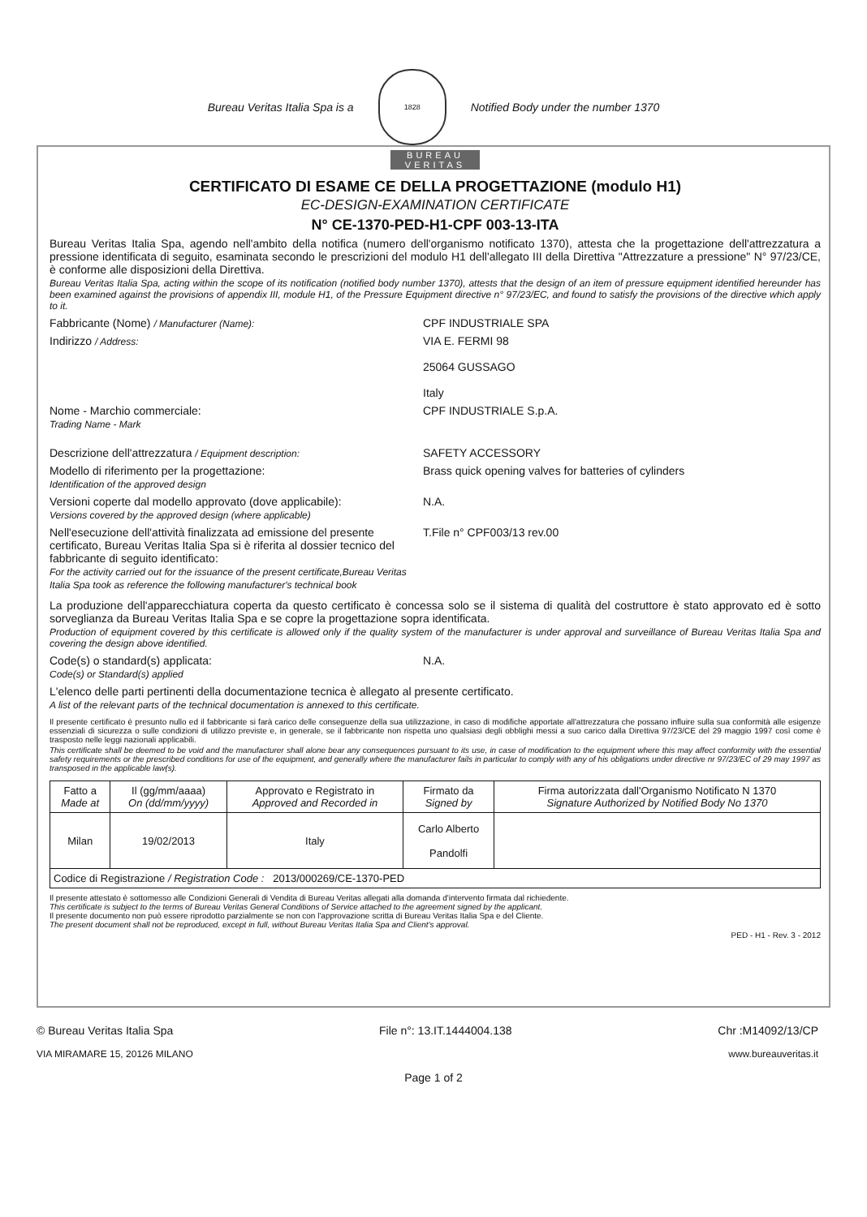Bureau Veritas Italia Spa is a
1828
Notified Body under the number 1370
BUREAU
VERITAS
CERTIFICATO DI ESAME CE DELLA PROGETTAZIONE (modulo H1)
EC-DESIGN-EXAMINATION CERTIFICATE
N° CE-1370-PED-H1-CPF 003-13-ITA
Bureau Veritas Italia Spa, agendo nell'ambito della notifica (numero dell'organismo notificato 1370), attesta che la progettazione dell'attrezzatura a pressione identificata di seguito, esaminata secondo le prescrizioni del modulo H1 dell'allegato III della Direttiva "Attrezzature a pressione" N° 97/23/CE, è conforme alle disposizioni della Direttiva.
Bureau Veritas Italia Spa, acting within the scope of its notification (notified body number 1370), attests that the design of an item of pressure equipment identified hereunder has been examined against the provisions of appendix III, module H1, of the Pressure Equipment directive n° 97/23/EC, and found to satisfy the provisions of the directive which apply to it.
Fabbricante (Nome) / Manufacturer (Name):
CPF INDUSTRIALE SPA
Indirizzo / Address:
VIA E. FERMI 98
25064 GUSSAGO
Italy
Nome - Marchio commerciale:
Trading Name - Mark
CPF INDUSTRIALE S.p.A.
Descrizione dell'attrezzatura / Equipment description:
SAFETY ACCESSORY
Modello di riferimento per la progettazione:
Identification of the approved design
Brass quick opening valves for batteries of cylinders
Versioni coperte dal modello approvato (dove applicabile):
Versions covered by the approved design (where applicable)
N.A.
Nell'esecuzione dell'attività finalizzata ad emissione del presente certificato, Bureau Veritas Italia Spa si è riferita al dossier tecnico del fabbricante di seguito identificato:
For the activity carried out for the issuance of the present certificate,Bureau Veritas Italia Spa took as reference the following manufacturer's technical book
T.File n° CPF003/13 rev.00
La produzione dell'apparecchiatura coperta da questo certificato è concessa solo se il sistema di qualità del costruttore è stato approvato ed è sotto sorveglianza da Bureau Veritas Italia Spa e se copre la progettazione sopra identificata.
Production of equipment covered by this certificate is allowed only if the quality system of the manufacturer is under approval and surveillance of Bureau Veritas Italia Spa and covering the design above identified.
Code(s) o standard(s) applicata:
Code(s) or Standard(s) applied
N.A.
L'elenco delle parti pertinenti della documentazione tecnica è allegato al presente certificato.
A list of the relevant parts of the technical documentation is annexed to this certificate.
Il presente certificato è presunto nullo ed il fabbricante si farà carico delle conseguenze della sua utilizzazione, in caso di modifiche apportate all'attrezzatura che possano influire sulla sua conformità alle esigenze essenziali di sicurezza o sulle condizioni di utilizzo previste e, in generale, se il fabbricante non rispetta uno qualsiasi degli obblighi messi a suo carico dalla Direttiva 97/23/CE del 29 maggio 1997 così come è trasposto nelle leggi nazionali applicabili.
This certificate shall be deemed to be void and the manufacturer shall alone bear any consequences pursuant to its use, in case of modification to the equipment where this may affect conformity with the essential safety requirements or the prescribed conditions for use of the equipment, and generally where the manufacturer fails in particular to comply with any of his obligations under directive nr 97/23/EC of 29 may 1997 as transposed in the applicable law(s).
| Fatto a Made at | Il (gg/mm/aaaa) On (dd/mm/yyyy) | Approvato e Registrato in Approved and Recorded in | Firmato da Signed by | Firma autorizzata dall'Organismo Notificato N 1370 Signature Authorized by Notified Body No 1370 |
| --- | --- | --- | --- | --- |
| Milan | 19/02/2013 | Italy | Carlo Alberto Pandolfi | |
| Codice di Registrazione / Registration Code : 2013/000269/CE-1370-PED | | | | |
Il presente attestato è sottomesso alle Condizioni Generali di Vendita di Bureau Veritas allegati alla domanda d'intervento firmata dal richiedente.
This certificate is subject to the terms of Bureau Veritas General Conditions of Service attached to the agreement signed by the applicant.
Il presente documento non può essere riprodotto parzialmente se non con l'approvazione scritta di Bureau Veritas Italia Spa e del Cliente.
The present document shall not be reproduced, except in full, without Bureau Veritas Italia Spa and Client's approval.
PED - H1 - Rev. 3 - 2012
© Bureau Veritas Italia Spa File n°: 13.IT.1444004.138 Chr :M14092/13/CP
VIA MIRAMARE 15, 20126 MILANO www.bureauveritas.it
Page 1 of 2